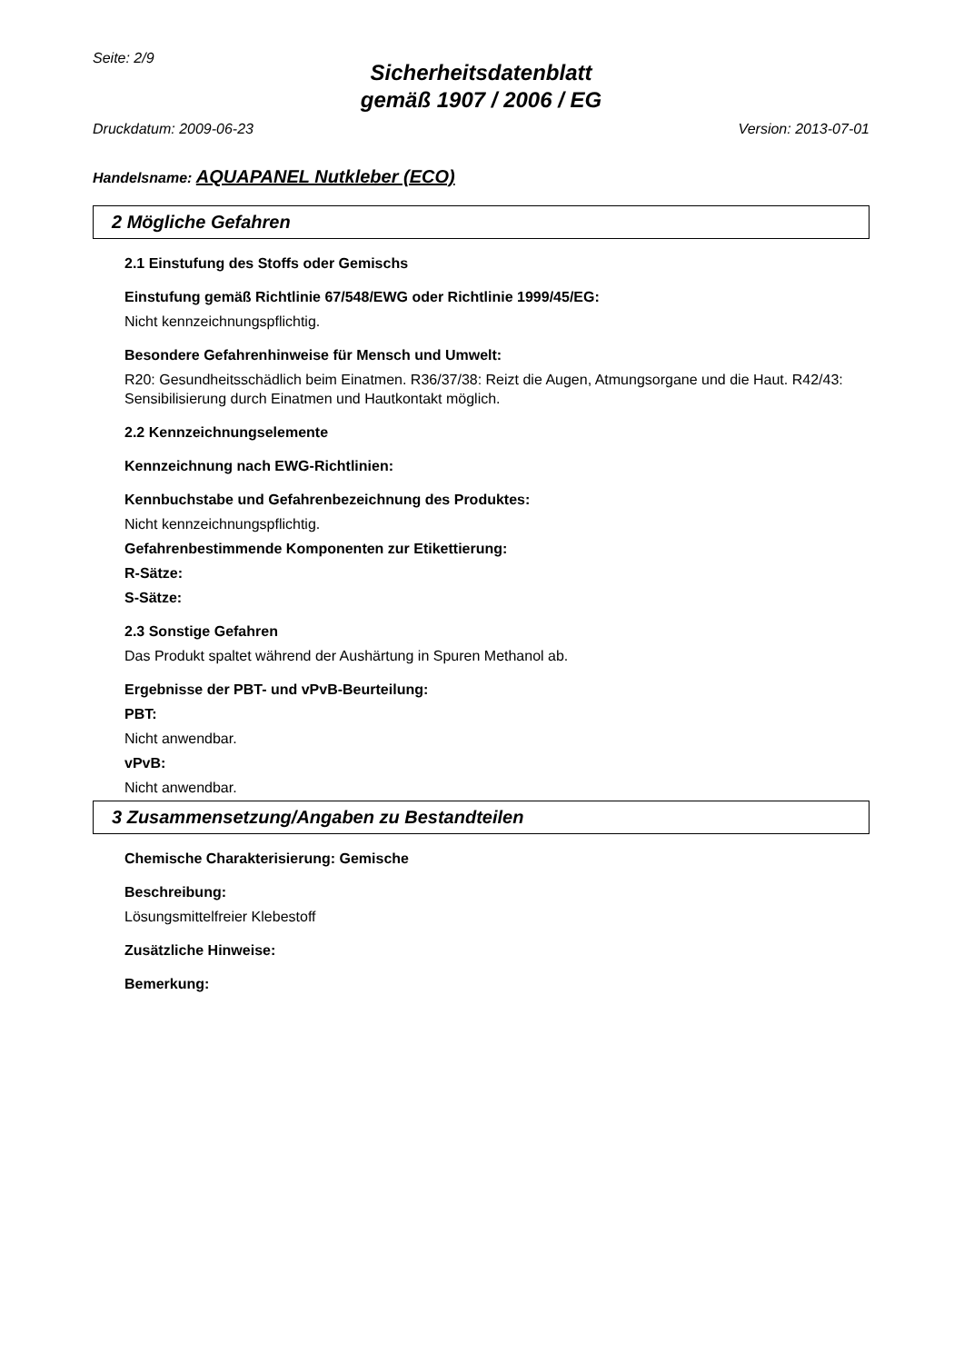Seite: 2/9
Sicherheitsdatenblatt
gemäß 1907 / 2006 / EG
Druckdatum: 2009-06-23 Version: 2013-07-01
Handelsname: AQUAPANEL Nutkleber (ECO)
2 Mögliche Gefahren
2.1 Einstufung des Stoffs oder Gemischs
Einstufung gemäß Richtlinie 67/548/EWG oder Richtlinie 1999/45/EG:
Nicht kennzeichnungspflichtig.
Besondere Gefahrenhinweise für Mensch und Umwelt:
R20: Gesundheitsschädlich beim Einatmen. R36/37/38: Reizt die Augen, Atmungsorgane und die Haut. R42/43: Sensibilisierung durch Einatmen und Hautkontakt möglich.
2.2 Kennzeichnungselemente
Kennzeichnung nach EWG-Richtlinien:
Kennbuchstabe und Gefahrenbezeichnung des Produktes:
Nicht kennzeichnungspflichtig.
Gefahrenbestimmende Komponenten zur Etikettierung:
R-Sätze:
S-Sätze:
2.3 Sonstige Gefahren
Das Produkt spaltet während der Aushärtung in Spuren Methanol ab.
Ergebnisse der PBT- und vPvB-Beurteilung:
PBT:
Nicht anwendbar.
vPvB:
Nicht anwendbar.
3 Zusammensetzung/Angaben zu Bestandteilen
Chemische Charakterisierung: Gemische
Beschreibung:
Lösungsmittelfreier Klebestoff
Zusätzliche Hinweise:
Bemerkung: